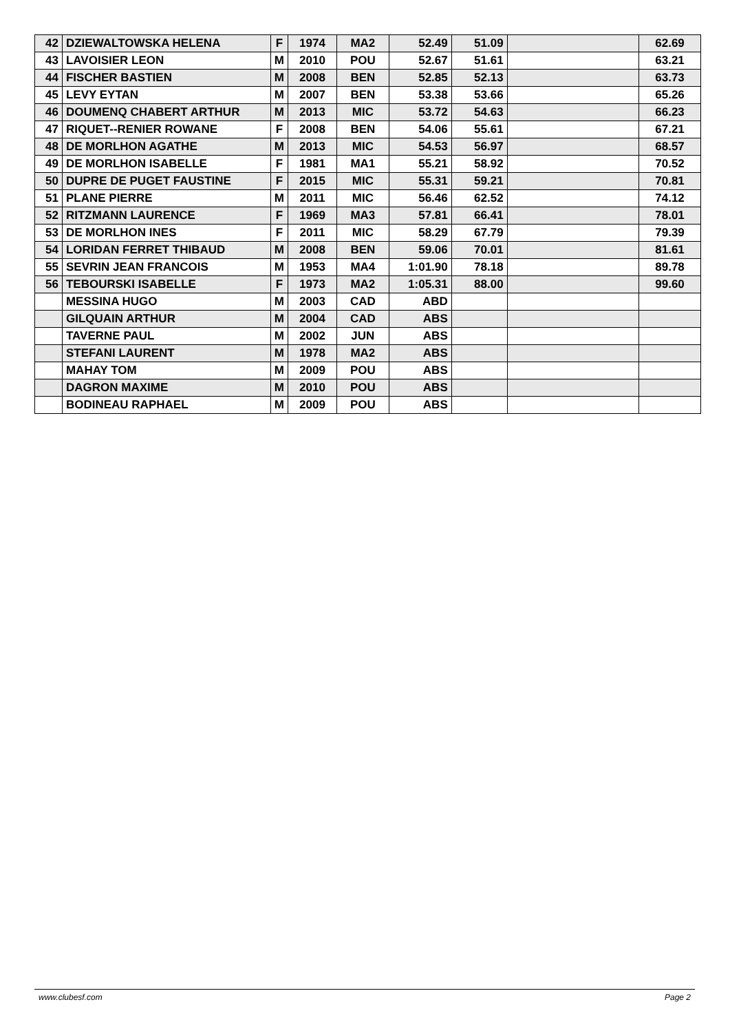| 42 | DZIEWALTOWSKA HELENA | F | 1974 | MA2 | 52.49 | 51.09 | | 62.69 |
| 43 | LAVOISIER LEON | M | 2010 | POU | 52.67 | 51.61 | | 63.21 |
| 44 | FISCHER BASTIEN | M | 2008 | BEN | 52.85 | 52.13 | | 63.73 |
| 45 | LEVY EYTAN | M | 2007 | BEN | 53.38 | 53.66 | | 65.26 |
| 46 | DOUMENQ CHABERT ARTHUR | M | 2013 | MIC | 53.72 | 54.63 | | 66.23 |
| 47 | RIQUET--RENIER ROWANE | F | 2008 | BEN | 54.06 | 55.61 | | 67.21 |
| 48 | DE MORLHON AGATHE | M | 2013 | MIC | 54.53 | 56.97 | | 68.57 |
| 49 | DE MORLHON ISABELLE | F | 1981 | MA1 | 55.21 | 58.92 | | 70.52 |
| 50 | DUPRE DE PUGET FAUSTINE | F | 2015 | MIC | 55.31 | 59.21 | | 70.81 |
| 51 | PLANE PIERRE | M | 2011 | MIC | 56.46 | 62.52 | | 74.12 |
| 52 | RITZMANN LAURENCE | F | 1969 | MA3 | 57.81 | 66.41 | | 78.01 |
| 53 | DE MORLHON INES | F | 2011 | MIC | 58.29 | 67.79 | | 79.39 |
| 54 | LORIDAN FERRET THIBAUD | M | 2008 | BEN | 59.06 | 70.01 | | 81.61 |
| 55 | SEVRIN JEAN FRANCOIS | M | 1953 | MA4 | 1:01.90 | 78.18 | | 89.78 |
| 56 | TEBOURSKI ISABELLE | F | 1973 | MA2 | 1:05.31 | 88.00 | | 99.60 |
| | MESSINA HUGO | M | 2003 | CAD | ABD | | | |
| | GILQUAIN ARTHUR | M | 2004 | CAD | ABS | | | |
| | TAVERNE PAUL | M | 2002 | JUN | ABS | | | |
| | STEFANI LAURENT | M | 1978 | MA2 | ABS | | | |
| | MAHAY TOM | M | 2009 | POU | ABS | | | |
| | DAGRON MAXIME | M | 2010 | POU | ABS | | | |
| | BODINEAU RAPHAEL | M | 2009 | POU | ABS | | | |
www.clubesf.com Page 2